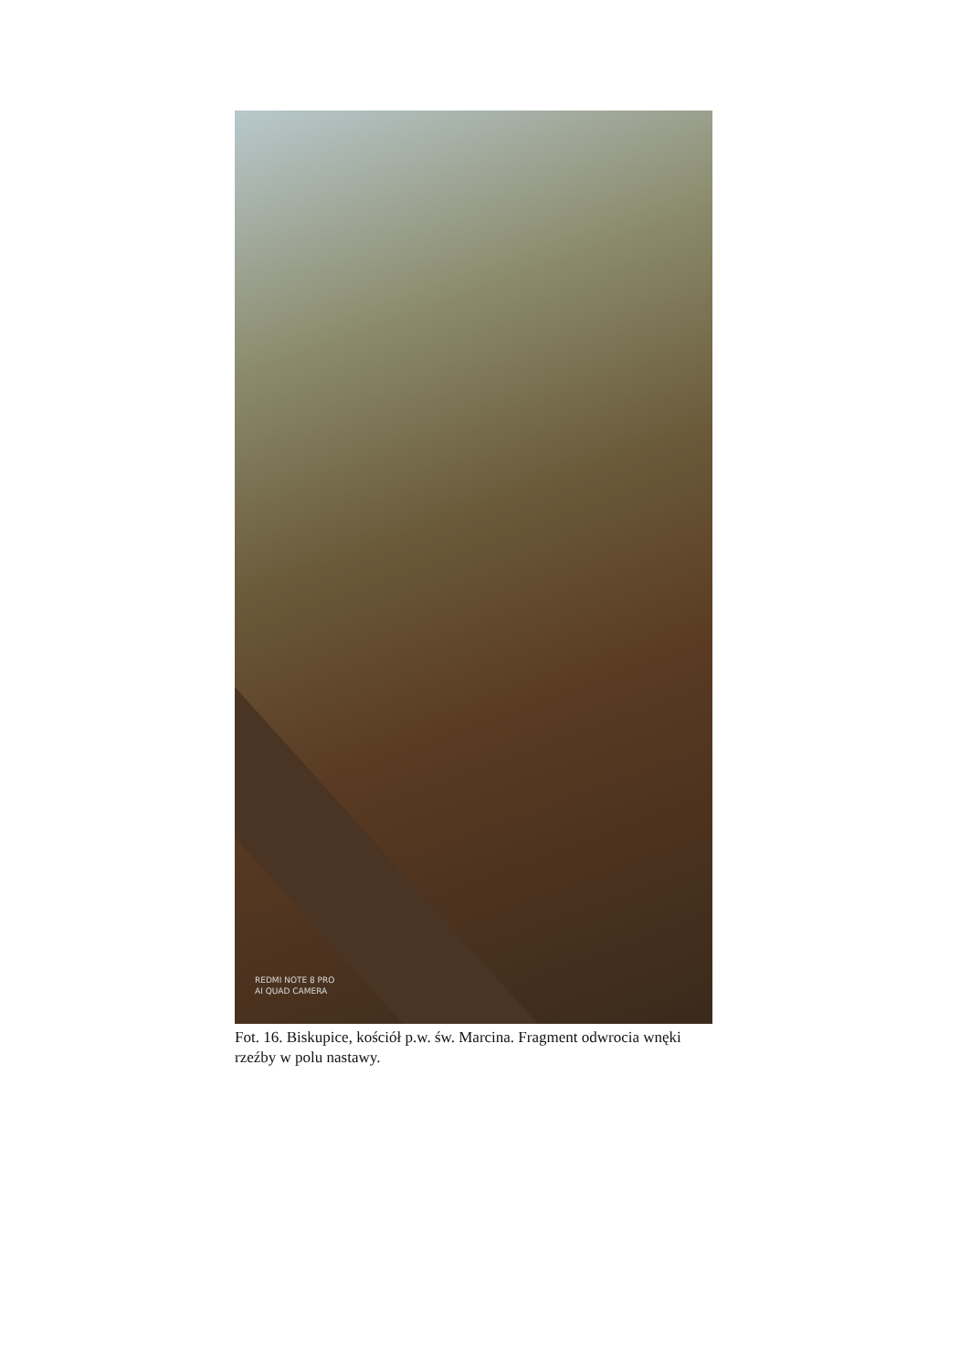REDMI NOTE 8 PRO
AI QUAD CAMERA
Fot. 16. Biskupice, kościół p.w. św. Marcina. Fragment odwrocia wnęki rzeźby w polu nastawy.